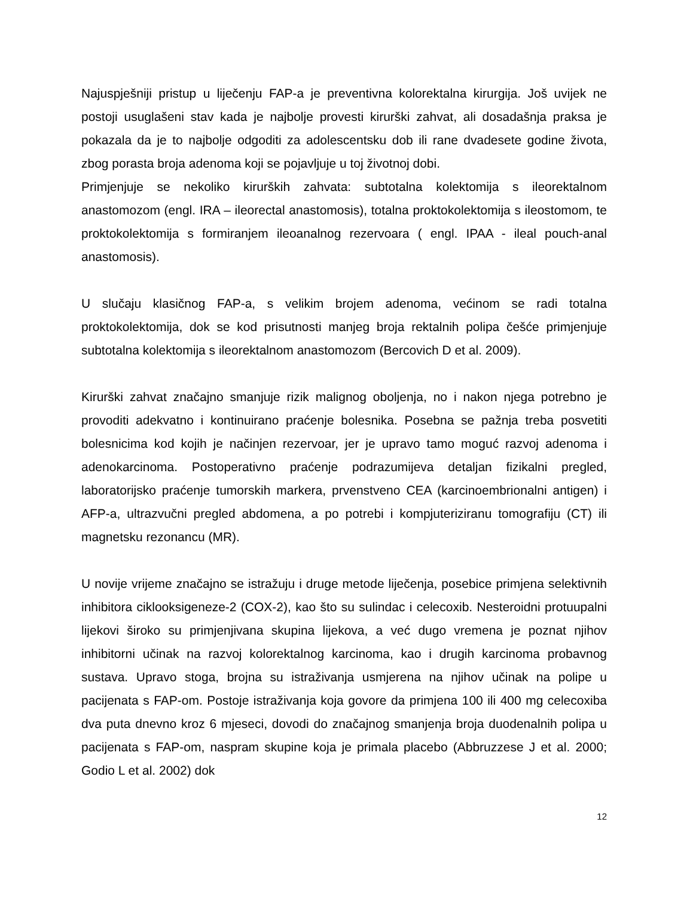Najuspješniji pristup u liječenju FAP-a je preventivna kolorektalna kirurgija. Još uvijek ne postoji usuglašeni stav kada je najbolje provesti kirurški zahvat, ali dosadašnja praksa je pokazala da je to najbolje odgoditi za adolescentsku dob ili rane dvadesete godine života, zbog porasta broja adenoma koji se pojavljuje u toj životnoj dobi.
Primjenjuje se nekoliko kirurških zahvata: subtotalna kolektomija s ileorektalnom anastomozom (engl. IRA – ileorectal anastomosis), totalna proktokolektomija s ileostomom, te proktokolektomija s formiranjem ileoanalnog rezervoara ( engl. IPAA - ileal pouch-anal anastomosis).
U slučaju klasičnog FAP-a, s velikim brojem adenoma, većinom se radi totalna proktokolektomija, dok se kod prisutnosti manjeg broja rektalnih polipa češće primjenjuje subtotalna kolektomija s ileorektalnom anastomozom (Bercovich D et al. 2009).
Kirurški zahvat značajno smanjuje rizik malignog oboljenja, no i nakon njega potrebno je provoditi adekvatno i kontinuirano praćenje bolesnika. Posebna se pažnja treba posvetiti bolesnicima kod kojih je načinjen rezervoar, jer je upravo tamo moguć razvoj adenoma i adenokarcinoma. Postoperativno praćenje podrazumijeva detaljan fizikalni pregled, laboratorijsko praćenje tumorskih markera, prvenstveno CEA (karcinoembrionalni antigen) i AFP-a, ultrazvučni pregled abdomena, a po potrebi i kompjuteriziranu tomografiju (CT) ili magnetsku rezonancu (MR).
U novije vrijeme značajno se istražuju i druge metode liječenja, posebice primjena selektivnih inhibitora ciklooksigeneze-2 (COX-2), kao što su sulindac i celecoxib. Nesteroidni protuupalni lijekovi široko su primjenjivana skupina lijekova, a već dugo vremena je poznat njihov inhibitorni učinak na razvoj kolorektalnog karcinoma, kao i drugih karcinoma probavnog sustava. Upravo stoga, brojna su istraživanja usmjerena na njihov učinak na polipe u pacijenata s FAP-om. Postoje istraživanja koja govore da primjena 100 ili 400 mg celecoxiba dva puta dnevno kroz 6 mjeseci, dovodi do značajnog smanjenja broja duodenalnih polipa u pacijenata s FAP-om, naspram skupine koja je primala placebo (Abbruzzese J et al. 2000; Godio L et al. 2002) dok
12